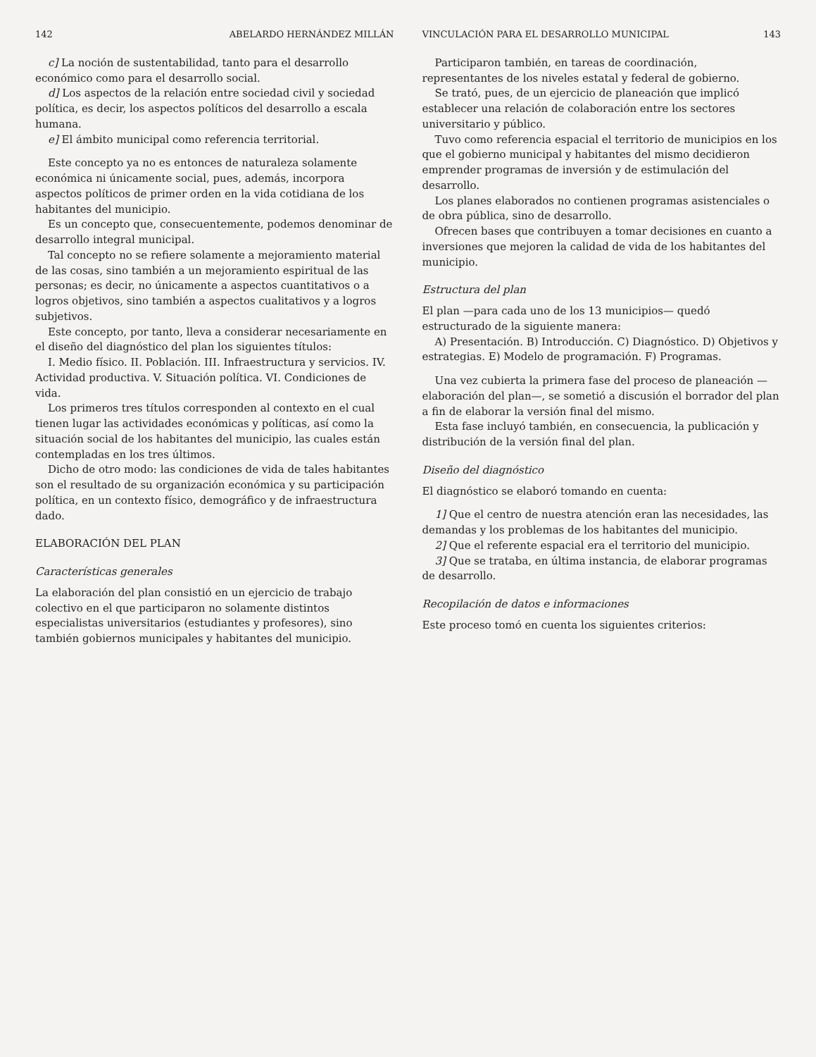142 ABELARDO HERNÁNDEZ MILLÁN
c] La noción de sustentabilidad, tanto para el desarrollo económico como para el desarrollo social.
d] Los aspectos de la relación entre sociedad civil y sociedad política, es decir, los aspectos políticos del desarrollo a escala humana.
e] El ámbito municipal como referencia territorial.
Este concepto ya no es entonces de naturaleza solamente económica ni únicamente social, pues, además, incorpora aspectos políticos de primer orden en la vida cotidiana de los habitantes del municipio.
Es un concepto que, consecuentemente, podemos denominar de desarrollo integral municipal.
Tal concepto no se refiere solamente a mejoramiento material de las cosas, sino también a un mejoramiento espiritual de las personas; es decir, no únicamente a aspectos cuantitativos o a logros objetivos, sino también a aspectos cualitativos y a logros subjetivos.
Este concepto, por tanto, lleva a considerar necesariamente en el diseño del diagnóstico del plan los siguientes títulos:
I. Medio físico. II. Población. III. Infraestructura y servicios. IV. Actividad productiva. V. Situación política. VI. Condiciones de vida.
Los primeros tres títulos corresponden al contexto en el cual tienen lugar las actividades económicas y políticas, así como la situación social de los habitantes del municipio, las cuales están contempladas en los tres últimos.
Dicho de otro modo: las condiciones de vida de tales habitantes son el resultado de su organización económica y su participación política, en un contexto físico, demográfico y de infraestructura dado.
ELABORACIÓN DEL PLAN
Características generales
La elaboración del plan consistió en un ejercicio de trabajo colectivo en el que participaron no solamente distintos especialistas universitarios (estudiantes y profesores), sino también gobiernos municipales y habitantes del municipio.
VINCULACIÓN PARA EL DESARROLLO MUNICIPAL 143
Participaron también, en tareas de coordinación, representantes de los niveles estatal y federal de gobierno.
Se trató, pues, de un ejercicio de planeación que implicó establecer una relación de colaboración entre los sectores universitario y público.
Tuvo como referencia espacial el territorio de municipios en los que el gobierno municipal y habitantes del mismo decidieron emprender programas de inversión y de estimulación del desarrollo.
Los planes elaborados no contienen programas asistenciales o de obra pública, sino de desarrollo.
Ofrecen bases que contribuyen a tomar decisiones en cuanto a inversiones que mejoren la calidad de vida de los habitantes del municipio.
Estructura del plan
El plan —para cada uno de los 13 municipios— quedó estructurado de la siguiente manera:
A) Presentación. B) Introducción. C) Diagnóstico. D) Objetivos y estrategias. E) Modelo de programación. F) Programas.
Una vez cubierta la primera fase del proceso de planeación —elaboración del plan—, se sometió a discusión el borrador del plan a fin de elaborar la versión final del mismo.
Esta fase incluyó también, en consecuencia, la publicación y distribución de la versión final del plan.
Diseño del diagnóstico
El diagnóstico se elaboró tomando en cuenta:
1] Que el centro de nuestra atención eran las necesidades, las demandas y los problemas de los habitantes del municipio.
2] Que el referente espacial era el territorio del municipio.
3] Que se trataba, en última instancia, de elaborar programas de desarrollo.
Recopilación de datos e informaciones
Este proceso tomó en cuenta los siguientes criterios: